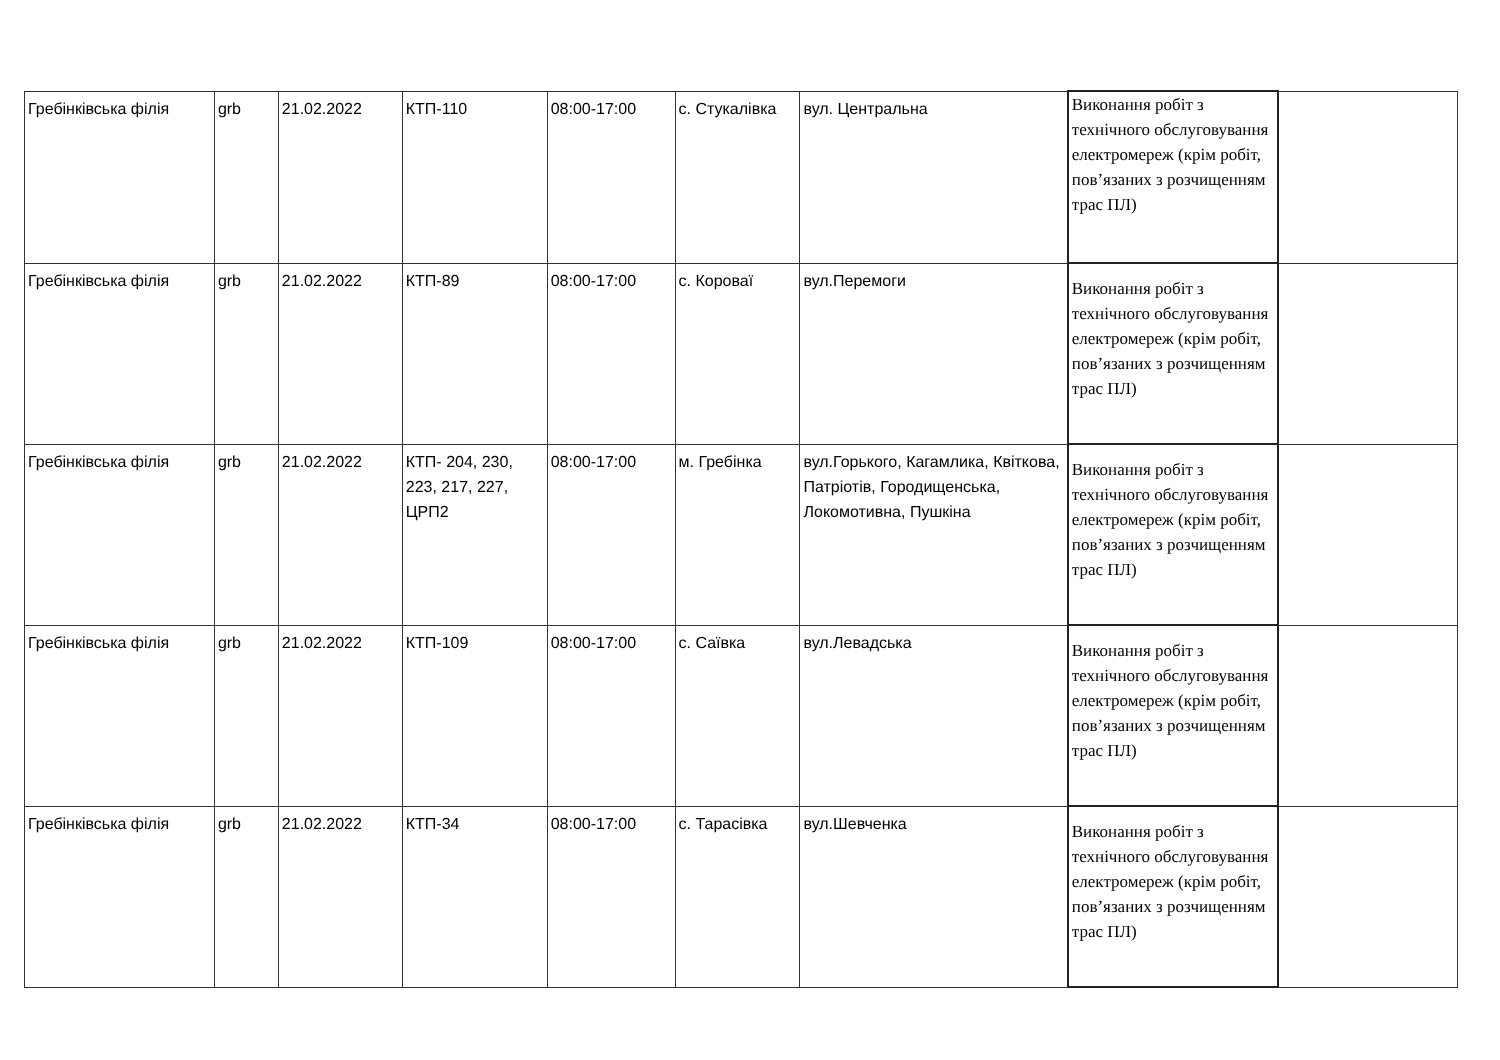| Гребінківська філія | grb | 21.02.2022 | КТП-110 | 08:00-17:00 | с. Стукалівка | вул. Центральна | Виконання робіт з технічного обслуговування електромереж (крім робіт, пов’язаних з розчищенням трас ПЛ) | |
| Гребінківська філія | grb | 21.02.2022 | КТП-89 | 08:00-17:00 | с. Короваї | вул.Перемоги | Виконання робіт з технічного обслуговування електромереж (крім робіт, пов’язаних з розчищенням трас ПЛ) | |
| Гребінківська філія | grb | 21.02.2022 | КТП- 204, 230, 223, 217, 227, ЦРП2 | 08:00-17:00 | м. Гребінка | вул.Горького, Кагамлика, Квіткова, Патріотів, Городищенська, Локомотивна, Пушкіна | Виконання робіт з технічного обслуговування електромереж (крім робіт, пов’язаних з розчищенням трас ПЛ) | |
| Гребінківська філія | grb | 21.02.2022 | КТП-109 | 08:00-17:00 | с. Саївка | вул.Левадська | Виконання робіт з технічного обслуговування електромереж (крім робіт, пов’язаних з розчищенням трас ПЛ) | |
| Гребінківська філія | grb | 21.02.2022 | КТП-34 | 08:00-17:00 | с. Тарасівка | вул.Шевченка | Виконання робіт з технічного обслуговування електромереж (крім робіт, пов’язаних з розчищенням трас ПЛ) | |